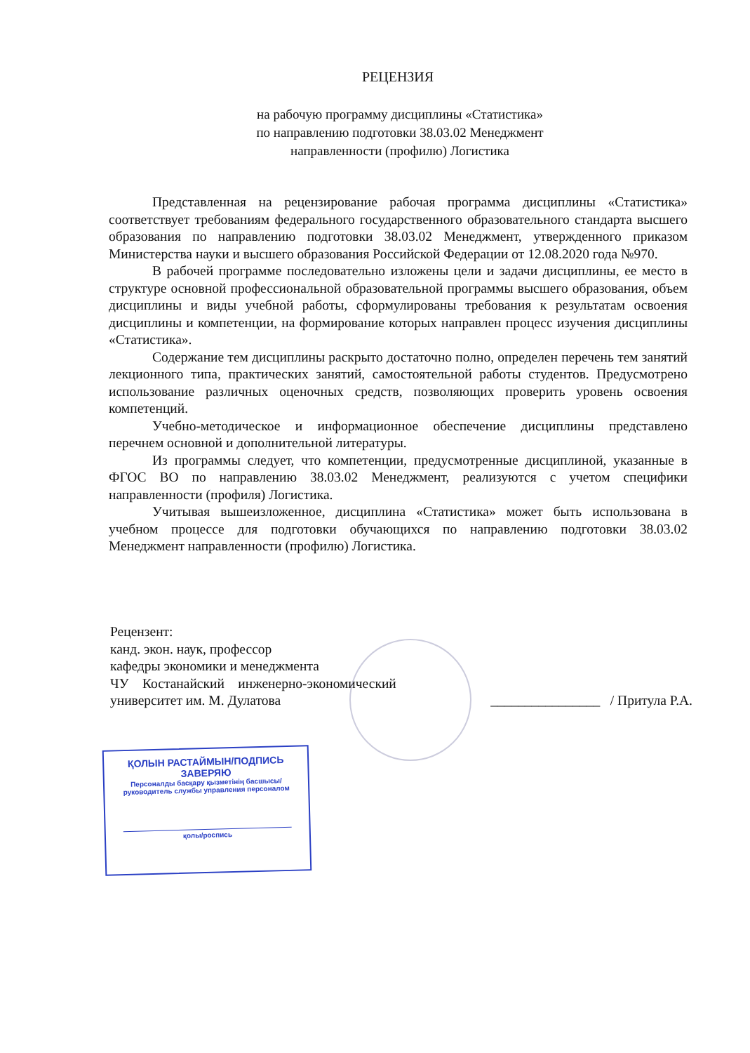РЕЦЕНЗИЯ
на рабочую программу дисциплины «Статистика»
по направлению подготовки 38.03.02 Менеджмент
направленности (профилю) Логистика
Представленная на рецензирование рабочая программа дисциплины «Статистика» соответствует требованиям федерального государственного образовательного стандарта высшего образования по направлению подготовки 38.03.02 Менеджмент, утвержденного приказом Министерства науки и высшего образования Российской Федерации от 12.08.2020 года №970.
В рабочей программе последовательно изложены цели и задачи дисциплины, ее место в структуре основной профессиональной образовательной программы высшего образования, объем дисциплины и виды учебной работы, сформулированы требования к результатам освоения дисциплины и компетенции, на формирование которых направлен процесс изучения дисциплины «Статистика».
Содержание тем дисциплины раскрыто достаточно полно, определен перечень тем занятий лекционного типа, практических занятий, самостоятельной работы студентов. Предусмотрено использование различных оценочных средств, позволяющих проверить уровень освоения компетенций.
Учебно-методическое и информационное обеспечение дисциплины представлено перечнем основной и дополнительной литературы.
Из программы следует, что компетенции, предусмотренные дисциплиной, указанные в ФГОС ВО по направлению 38.03.02 Менеджмент, реализуются с учетом специфики направленности (профиля) Логистика.
Учитывая вышеизложенное, дисциплина «Статистика» может быть использована в учебном процессе для подготовки обучающихся по направлению подготовки 38.03.02 Менеджмент направленности (профилю) Логистика.
Рецензент:
канд. экон. наук, профессор
кафедры экономики и менеджмента
ЧУ Костанайский инженерно-экономический
университет им. М. Дулатова ________________ / Притула Р.А.
ҚОЛЫН РАСТАЙМЫН/ПОДПИСЬ ЗАВЕРЯЮ
Персоналды басқару қызметінің басшысы/
руководитель службы управления персоналом
қолы/роспись